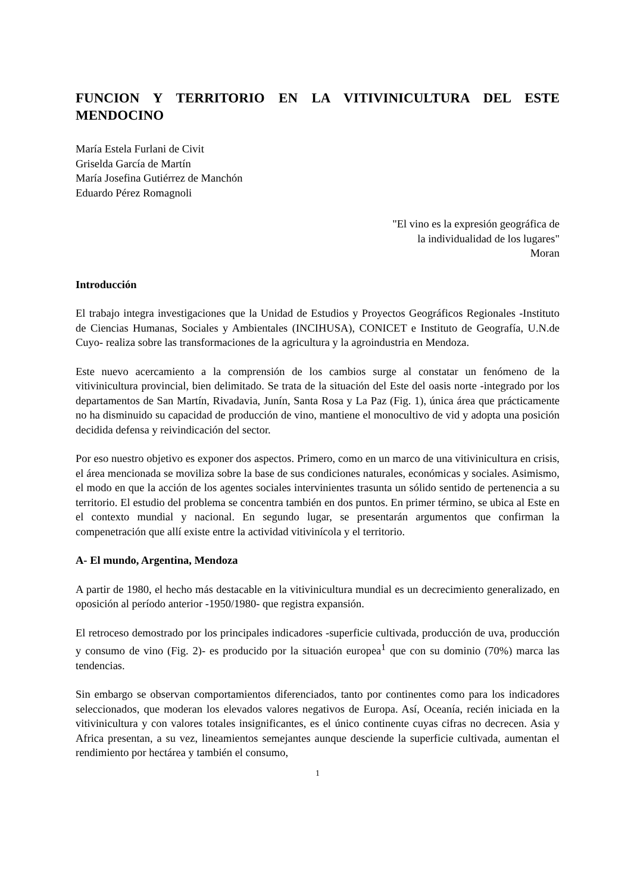FUNCION Y TERRITORIO EN LA VITIVINICULTURA DEL ESTE MENDOCINO
María Estela Furlani de Civit
Griselda García de Martín
María Josefina Gutiérrez de Manchón
Eduardo Pérez Romagnoli
"El vino es la expresión geográfica de
la individualidad de los lugares"
Moran
Introducción
El trabajo integra investigaciones que la Unidad de Estudios y Proyectos Geográficos Regionales -Instituto de Ciencias Humanas, Sociales y Ambientales (INCIHUSA), CONICET e Instituto de Geografía, U.N.de Cuyo- realiza sobre las transformaciones de la agricultura y la agroindustria en Mendoza.
Este nuevo acercamiento a la comprensión de los cambios surge al constatar un fenómeno de la vitivinicultura provincial, bien delimitado. Se trata de la situación del Este del oasis norte -integrado por los departamentos de San Martín, Rivadavia, Junín, Santa Rosa y La Paz (Fig. 1), única área que prácticamente no ha disminuido su capacidad de producción de vino, mantiene el monocultivo de vid y adopta una posición decidida defensa y reivindicación del sector.
Por eso nuestro objetivo es exponer dos aspectos. Primero, como en un marco de una vitivinicultura en crisis, el área mencionada se moviliza sobre la base de sus condiciones naturales, económicas y sociales. Asimismo, el modo en que la acción de los agentes sociales intervinientes trasunta un sólido sentido de pertenencia a su territorio. El estudio del problema se concentra también en dos puntos. En primer término, se ubica al Este en el contexto mundial y nacional. En segundo lugar, se presentarán argumentos que confirman la compenetración que allí existe entre la actividad vitivinícola y el territorio.
A- El mundo, Argentina, Mendoza
A partir de 1980, el hecho más destacable en la vitivinicultura mundial es un decrecimiento generalizado, en oposición al período anterior -1950/1980- que registra expansión.
El retroceso demostrado por los principales indicadores -superficie cultivada, producción de uva, producción y consumo de vino (Fig. 2)- es producido por la situación europea<sup>1</sup> que con su dominio (70%) marca las tendencias.
Sin embargo se observan comportamientos diferenciados, tanto por continentes como para los indicadores seleccionados, que moderan los elevados valores negativos de Europa. Así, Oceanía, recién iniciada en la vitivinicultura y con valores totales insignificantes, es el único continente cuyas cifras no decrecen. Asia y Africa presentan, a su vez, lineamientos semejantes aunque desciende la superficie cultivada, aumentan el rendimiento por hectárea y también el consumo,
1